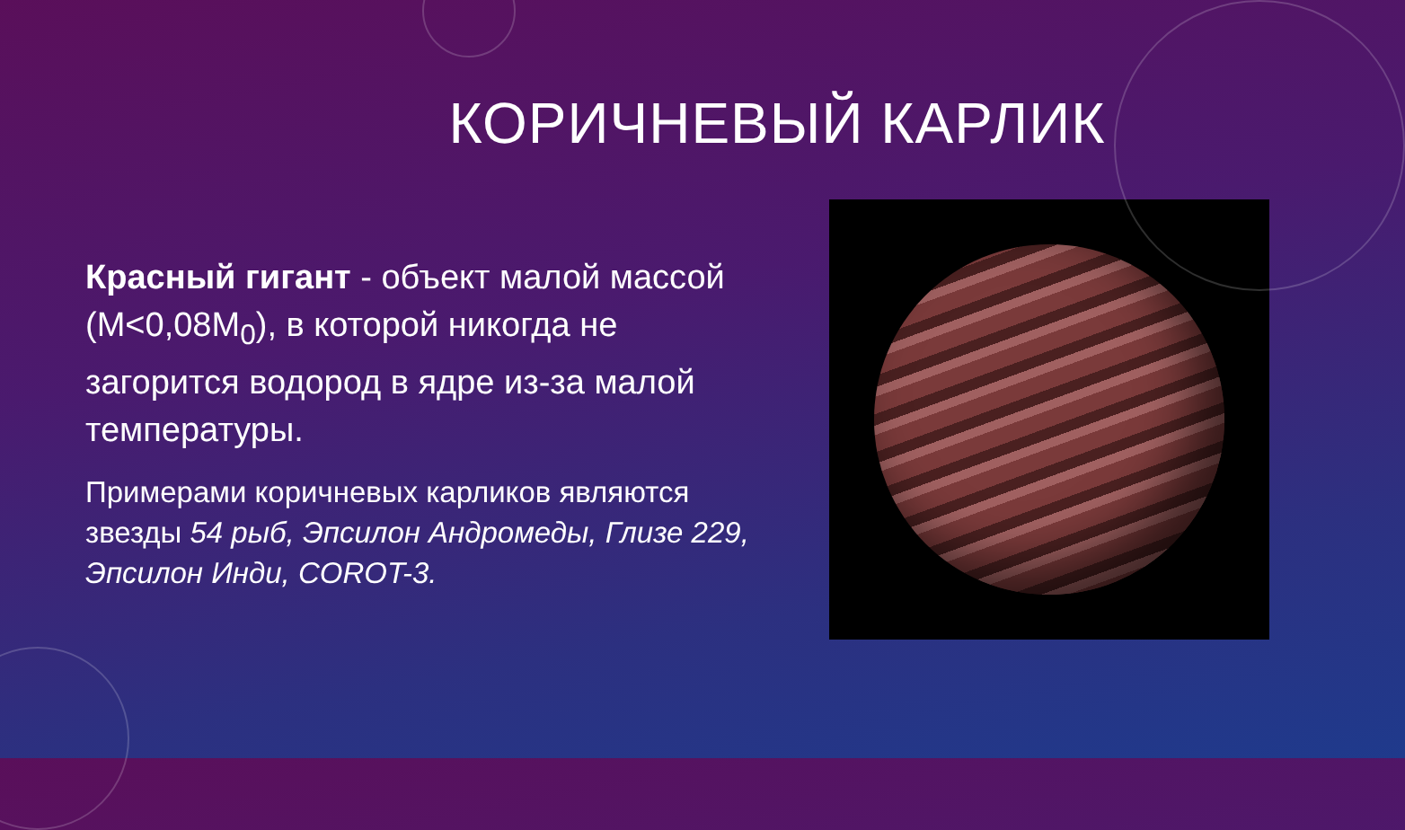КОРИЧНЕВЫЙ КАРЛИК
Красный гигант - объект малой массой (M<0,08M<sub>0</sub>), в которой никогда не загорится водород в ядре из-за малой температуры.
Примерами коричневых карликов являются звезды 54 рыб, Эпсилон Андромеды, Глизе 229, Эпсилон Инди, COROT-3.